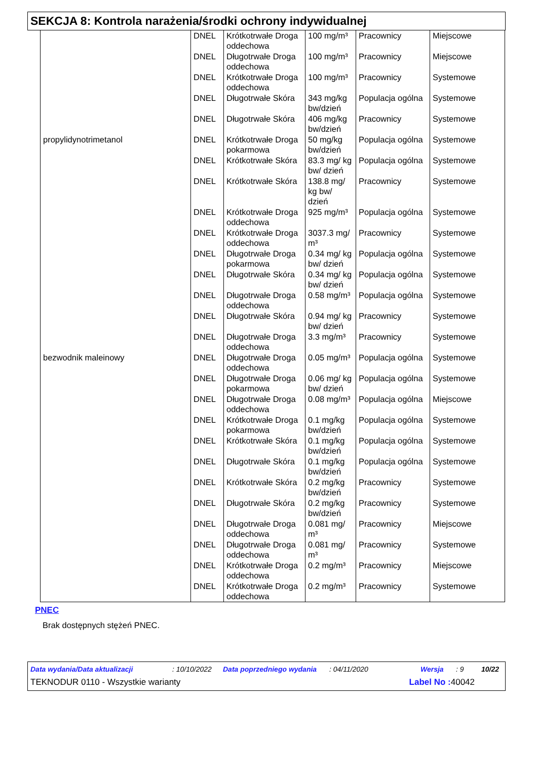SEKCJA 8: Kontrola narażenia/środki ochrony indywidualnej
| | DNEL | Krótkotrwałe Droga oddechowa | 100 mg/m³ | Pracownicy | Miejscowe |
| | DNEL | Długotrwałe Droga oddechowa | 100 mg/m³ | Pracownicy | Miejscowe |
| | DNEL | Krótkotrwałe Droga oddechowa | 100 mg/m³ | Pracownicy | Systemowe |
| | DNEL | Długotrwałe Skóra | 343 mg/kg bw/dzień | Populacja ogólna | Systemowe |
| | DNEL | Długotrwałe Skóra | 406 mg/kg bw/dzień | Pracownicy | Systemowe |
| propylidynotrimetanol | DNEL | Krótkotrwałe Droga pokarmowa | 50 mg/kg bw/dzień | Populacja ogólna | Systemowe |
| | DNEL | Krótkotrwałe Skóra | 83.3 mg/ kg bw/ dzień | Populacja ogólna | Systemowe |
| | DNEL | Krótkotrwałe Skóra | 138.8 mg/ kg bw/ dzień | Pracownicy | Systemowe |
| | DNEL | Krótkotrwałe Droga oddechowa | 925 mg/m³ | Populacja ogólna | Systemowe |
| | DNEL | Krótkotrwałe Droga oddechowa | 3037.3 mg/ m³ | Pracownicy | Systemowe |
| | DNEL | Długotrwałe Droga pokarmowa | 0.34 mg/ kg bw/ dzień | Populacja ogólna | Systemowe |
| | DNEL | Długotrwałe Skóra | 0.34 mg/ kg bw/ dzień | Populacja ogólna | Systemowe |
| | DNEL | Długotrwałe Droga oddechowa | 0.58 mg/m³ | Populacja ogólna | Systemowe |
| | DNEL | Długotrwałe Skóra | 0.94 mg/ kg bw/ dzień | Pracownicy | Systemowe |
| | DNEL | Długotrwałe Droga oddechowa | 3.3 mg/m³ | Pracownicy | Systemowe |
| bezwodnik maleinowy | DNEL | Długotrwałe Droga oddechowa | 0.05 mg/m³ | Populacja ogólna | Systemowe |
| | DNEL | Długotrwałe Droga pokarmowa | 0.06 mg/ kg bw/ dzień | Populacja ogólna | Systemowe |
| | DNEL | Długotrwałe Droga oddechowa | 0.08 mg/m³ | Populacja ogólna | Miejscowe |
| | DNEL | Krótkotrwałe Droga pokarmowa | 0.1 mg/kg bw/dzień | Populacja ogólna | Systemowe |
| | DNEL | Krótkotrwałe Skóra | 0.1 mg/kg bw/dzień | Populacja ogólna | Systemowe |
| | DNEL | Długotrwałe Skóra | 0.1 mg/kg bw/dzień | Populacja ogólna | Systemowe |
| | DNEL | Krótkotrwałe Skóra | 0.2 mg/kg bw/dzień | Pracownicy | Systemowe |
| | DNEL | Długotrwałe Skóra | 0.2 mg/kg bw/dzień | Pracownicy | Systemowe |
| | DNEL | Długotrwałe Droga oddechowa | 0.081 mg/ m³ | Pracownicy | Miejscowe |
| | DNEL | Długotrwałe Droga oddechowa | 0.081 mg/ m³ | Pracownicy | Systemowe |
| | DNEL | Krótkotrwałe Droga oddechowa | 0.2 mg/m³ | Pracownicy | Miejscowe |
| | DNEL | Krótkotrwałe Droga oddechowa | 0.2 mg/m³ | Pracownicy | Systemowe |
PNEC
Brak dostępnych stężeń PNEC.
Data wydania/Data aktualizacji: 10/10/2022 Data poprzedniego wydania: 04/11/2020 Wersja: 9 10/22
TEKNODUR 0110 - Wszystkie warianty Label No : 40042